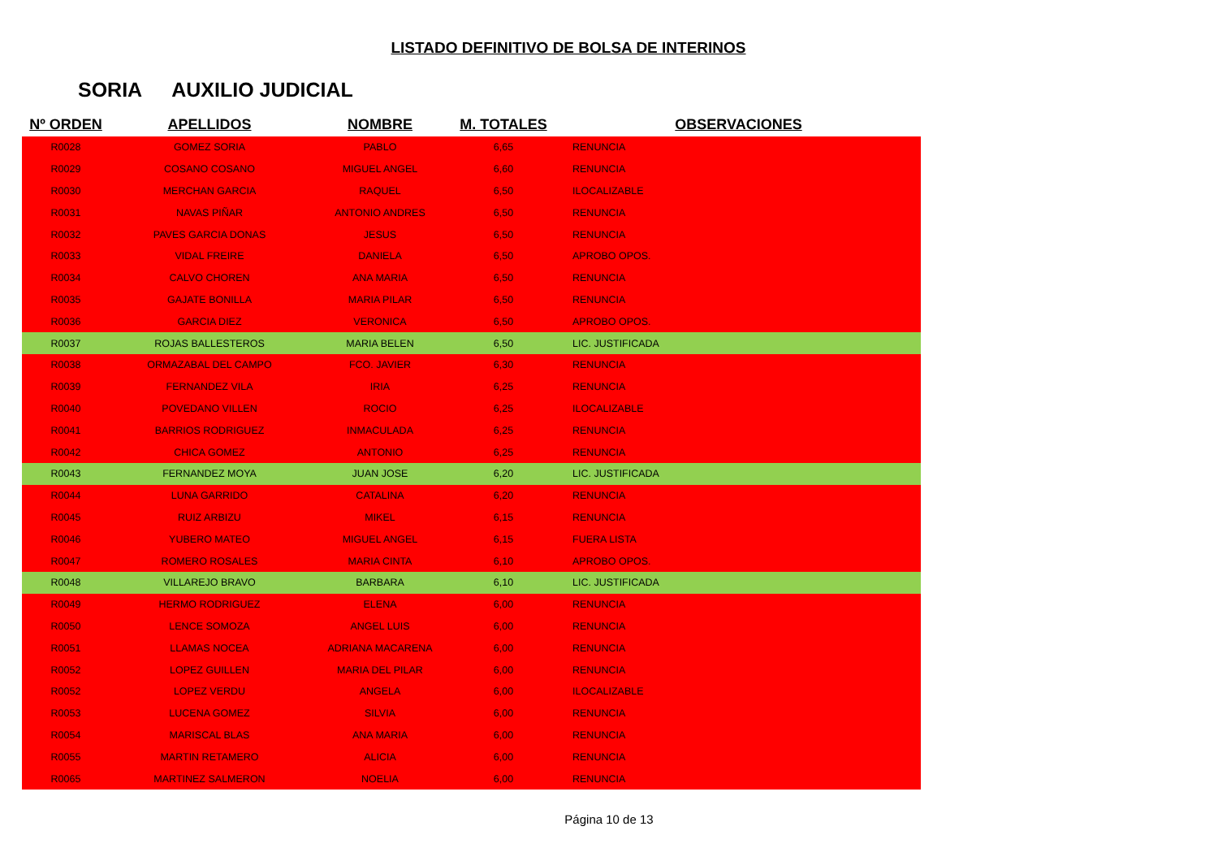LISTADO DEFINITIVO DE BOLSA DE INTERINOS
SORIA AUXILIO JUDICIAL
| Nº ORDEN | APELLIDOS | NOMBRE | M. TOTALES | OBSERVACIONES |
| --- | --- | --- | --- | --- |
| R0028 | GOMEZ SORIA | PABLO | 6,65 | RENUNCIA |
| R0029 | COSANO COSANO | MIGUEL ANGEL | 6,60 | RENUNCIA |
| R0030 | MERCHAN GARCIA | RAQUEL | 6,50 | ILOCALIZABLE |
| R0031 | NAVAS PIÑAR | ANTONIO ANDRES | 6,50 | RENUNCIA |
| R0032 | PAVES GARCIA DONAS | JESUS | 6,50 | RENUNCIA |
| R0033 | VIDAL FREIRE | DANIELA | 6,50 | APROBO OPOS. |
| R0034 | CALVO CHOREN | ANA MARIA | 6,50 | RENUNCIA |
| R0035 | GAJATE BONILLA | MARIA PILAR | 6,50 | RENUNCIA |
| R0036 | GARCIA DIEZ | VERONICA | 6,50 | APROBO OPOS. |
| R0037 | ROJAS BALLESTEROS | MARIA BELEN | 6,50 | LIC. JUSTIFICADA |
| R0038 | ORMAZABAL DEL CAMPO | FCO. JAVIER | 6,30 | RENUNCIA |
| R0039 | FERNANDEZ VILA | IRIA | 6,25 | RENUNCIA |
| R0040 | POVEDANO VILLEN | ROCIO | 6,25 | ILOCALIZABLE |
| R0041 | BARRIOS RODRIGUEZ | INMACULADA | 6,25 | RENUNCIA |
| R0042 | CHICA GOMEZ | ANTONIO | 6,25 | RENUNCIA |
| R0043 | FERNANDEZ MOYA | JUAN JOSE | 6,20 | LIC. JUSTIFICADA |
| R0044 | LUNA GARRIDO | CATALINA | 6,20 | RENUNCIA |
| R0045 | RUIZ ARBIZU | MIKEL | 6,15 | RENUNCIA |
| R0046 | YUBERO MATEO | MIGUEL ANGEL | 6,15 | FUERA LISTA |
| R0047 | ROMERO ROSALES | MARIA CINTA | 6,10 | APROBO OPOS. |
| R0048 | VILLAREJO BRAVO | BARBARA | 6,10 | LIC. JUSTIFICADA |
| R0049 | HERMO RODRIGUEZ | ELENA | 6,00 | RENUNCIA |
| R0050 | LENCE SOMOZA | ANGEL LUIS | 6,00 | RENUNCIA |
| R0051 | LLAMAS NOCEA | ADRIANA MACARENA | 6,00 | RENUNCIA |
| R0052 | LOPEZ GUILLEN | MARIA DEL PILAR | 6,00 | RENUNCIA |
| R0052 | LOPEZ VERDU | ANGELA | 6,00 | ILOCALIZABLE |
| R0053 | LUCENA GOMEZ | SILVIA | 6,00 | RENUNCIA |
| R0054 | MARISCAL BLAS | ANA MARIA | 6,00 | RENUNCIA |
| R0055 | MARTIN RETAMERO | ALICIA | 6,00 | RENUNCIA |
| R0065 | MARTINEZ SALMERON | NOELIA | 6,00 | RENUNCIA |
Página 10 de 13